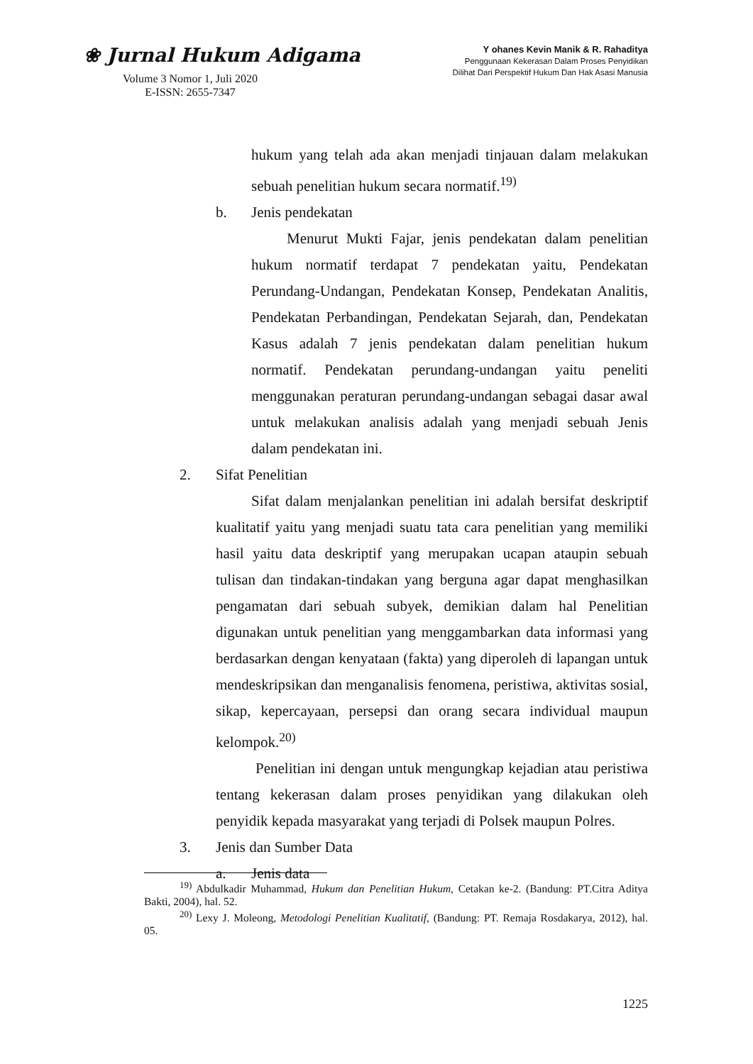❀ Jurnal Hukum Adigama
Volume 3 Nomor 1, Juli 2020
E-ISSN: 2655-7347
Y ohanes Kevin Manik & R. Rahaditya
Penggunaan Kekerasan Dalam Proses Penyidikan
Dilihat Dari Perspektif Hukum Dan Hak Asasi Manusia
hukum yang telah ada akan menjadi tinjauan dalam melakukan sebuah penelitian hukum secara normatif.<sup>19)</sup>
b. Jenis pendekatan
Menurut Mukti Fajar, jenis pendekatan dalam penelitian hukum normatif terdapat 7 pendekatan yaitu, Pendekatan Perundang-Undangan, Pendekatan Konsep, Pendekatan Analitis, Pendekatan Perbandingan, Pendekatan Sejarah, dan, Pendekatan Kasus adalah 7 jenis pendekatan dalam penelitian hukum normatif. Pendekatan perundang-undangan yaitu peneliti menggunakan peraturan perundang-undangan sebagai dasar awal untuk melakukan analisis adalah yang menjadi sebuah Jenis dalam pendekatan ini.
2. Sifat Penelitian
Sifat dalam menjalankan penelitian ini adalah bersifat deskriptif kualitatif yaitu yang menjadi suatu tata cara penelitian yang memiliki hasil yaitu data deskriptif yang merupakan ucapan ataupin sebuah tulisan dan tindakan-tindakan yang berguna agar dapat menghasilkan pengamatan dari sebuah subyek, demikian dalam hal Penelitian digunakan untuk penelitian yang menggambarkan data informasi yang berdasarkan dengan kenyataan (fakta) yang diperoleh di lapangan untuk mendeskripsikan dan menganalisis fenomena, peristiwa, aktivitas sosial, sikap, kepercayaan, persepsi dan orang secara individual maupun kelompok.<sup>20)</sup>
Penelitian ini dengan untuk mengungkap kejadian atau peristiwa tentang kekerasan dalam proses penyidikan yang dilakukan oleh penyidik kepada masyarakat yang terjadi di Polsek maupun Polres.
3. Jenis dan Sumber Data
a. Jenis data
<sup>19)</sup> Abdulkadir Muhammad, Hukum dan Penelitian Hukum, Cetakan ke-2. (Bandung: PT.Citra Aditya Bakti, 2004), hal. 52.
<sup>20)</sup> Lexy J. Moleong, Metodologi Penelitian Kualitatif, (Bandung: PT. Remaja Rosdakarya, 2012), hal. 05.
1225